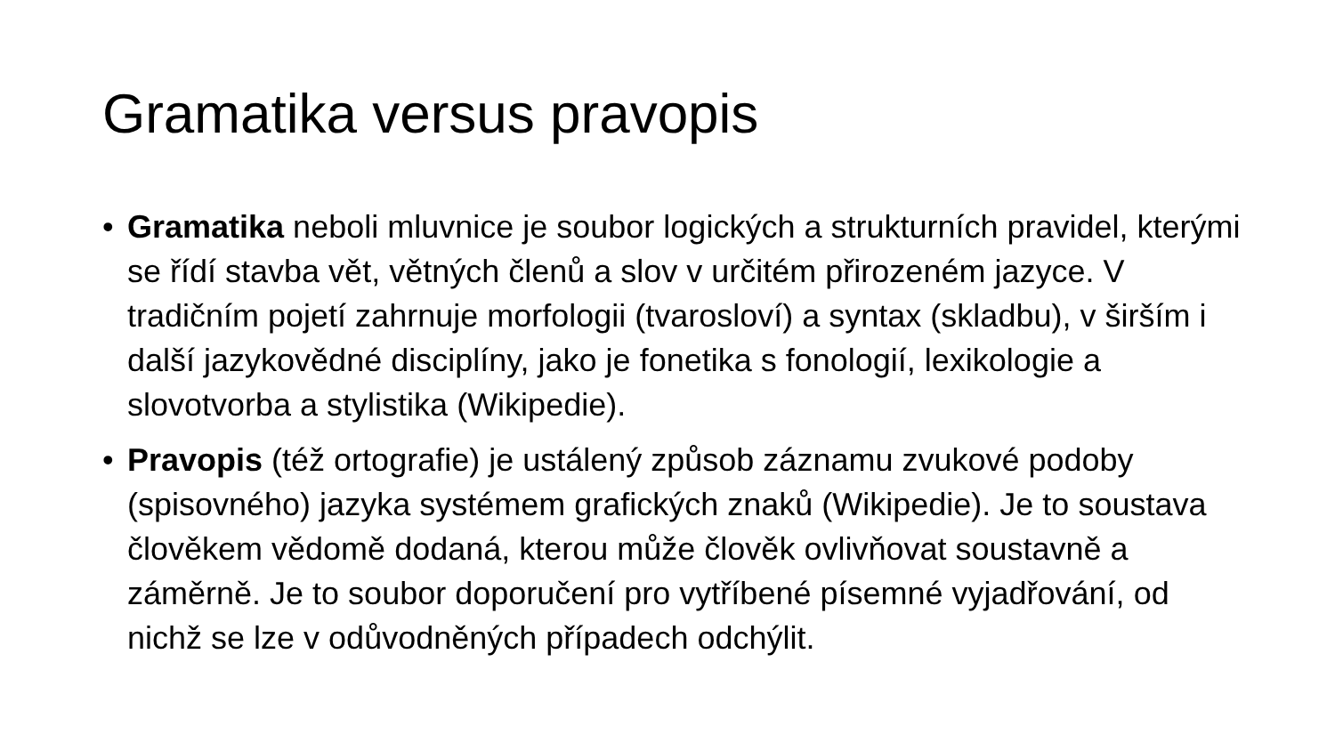Gramatika versus pravopis
• Gramatika neboli mluvnice je soubor logických a strukturních pravidel, kterými se řídí stavba vět, větných členů a slov v určitém přirozeném jazyce. V tradičním pojetí zahrnuje morfologii (tvarosloví) a syntax (skladbu), v širším i další jazykovědné disciplíny, jako je fonetika s fonologií, lexikologie a slovotvorba a stylistika (Wikipedie).
• Pravopis (též ortografie) je ustálený způsob záznamu zvukové podoby (spisovného) jazyka systémem grafických znaků (Wikipedie). Je to soustava člověkem vědomě dodaná, kterou může člověk ovlivňovat soustavně a záměrně. Je to soubor doporučení pro vytříbené písemné vyjadřování, od nichž se lze v odůvodněných případech odchýlit.